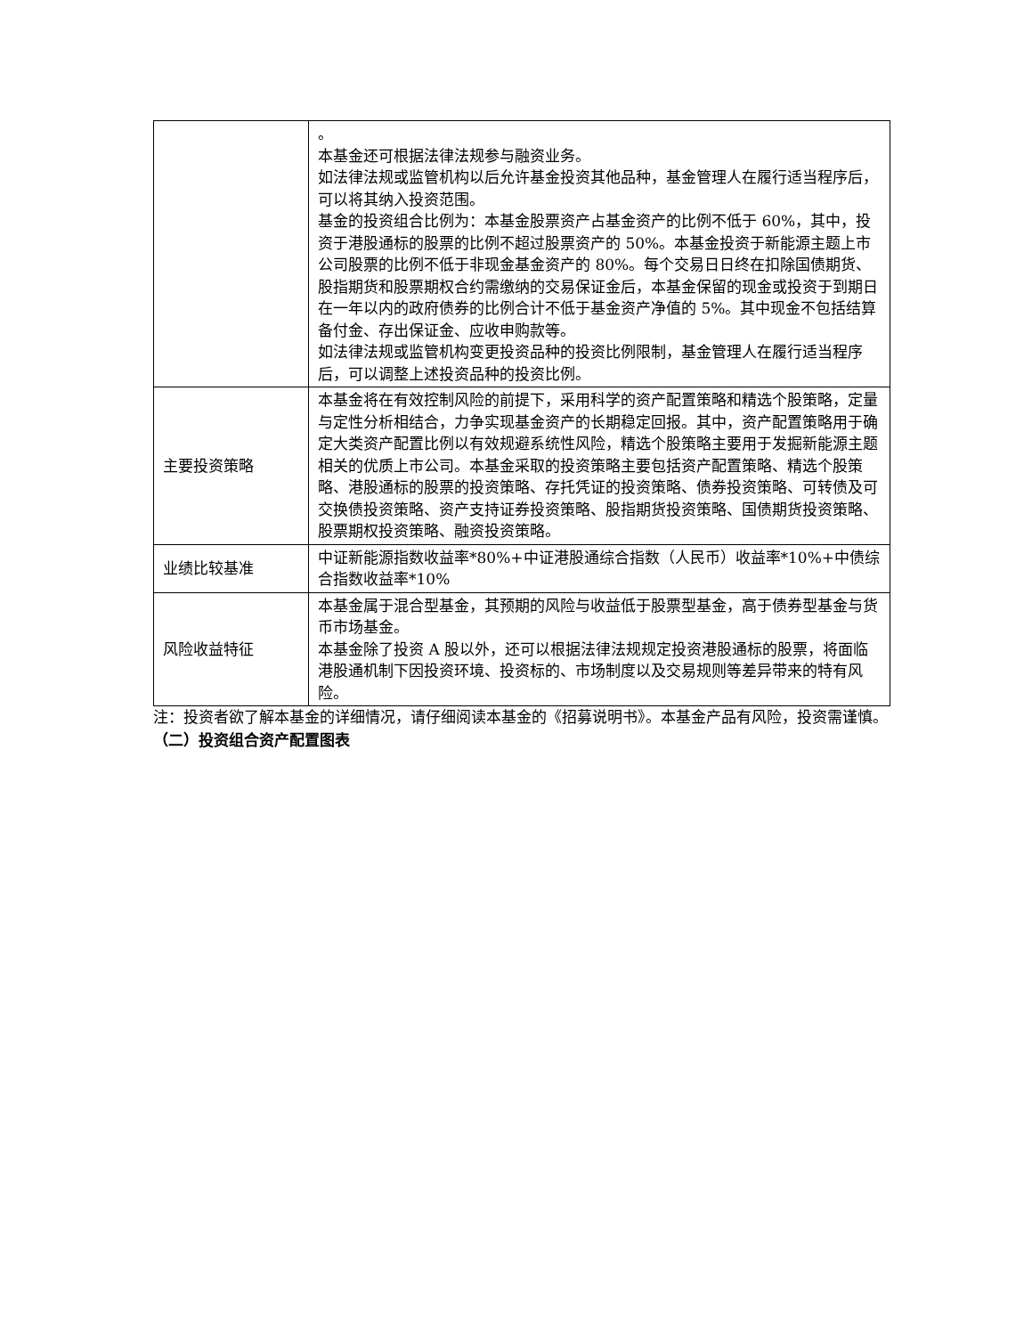| | 。 本基金还可根据法律法规参与融资业务。 如法律法规或监管机构以后允许基金投资其他品种，基金管理人在履行适当程序后，可以将其纳入投资范围。 基金的投资组合比例为：本基金股票资产占基金资产的比例不低于 60%，其中，投资于港股通标的股票的比例不超过股票资产的 50%。本基金投资于新能源主题上市公司股票的比例不低于非现金基金资产的 80%。每个交易日日终在扣除国债期货、股指期货和股票期权合约需缴纳的交易保证金后，本基金保留的现金或投资于到期日在一年以内的政府债券的比例合计不低于基金资产净值的 5%。其中现金不包括结算备付金、存出保证金、应收申购款等。 如法律法规或监管机构变更投资品种的投资比例限制，基金管理人在履行适当程序后，可以调整上述投资品种的投资比例。 |
| 主要投资策略 | 本基金将在有效控制风险的前提下，采用科学的资产配置策略和精选个股策略，定量与定性分析相结合，力争实现基金资产的长期稳定回报。其中，资产配置策略用于确定大类资产配置比例以有效规避系统性风险，精选个股策略主要用于发掘新能源主题相关的优质上市公司。本基金采取的投资策略主要包括资产配置策略、精选个股策略、港股通标的股票的投资策略、存托凭证的投资策略、债券投资策略、可转债及可交换债投资策略、资产支持证券投资策略、股指期货投资策略、国债期货投资策略、股票期权投资策略、融资投资策略。 |
| 业绩比较基准 | 中证新能源指数收益率*80%+中证港股通综合指数（人民币）收益率*10%+中债综合指数收益率*10% |
| 风险收益特征 | 本基金属于混合型基金，其预期的风险与收益低于股票型基金，高于债券型基金与货币市场基金。 本基金除了投资 A 股以外，还可以根据法律法规规定投资港股通标的股票，将面临港股通机制下因投资环境、投资标的、市场制度以及交易规则等差异带来的特有风险。 |
注：投资者欲了解本基金的详细情况，请仔细阅读本基金的《招募说明书》。本基金产品有风险，投资需谨慎。
（二）投资组合资产配置图表